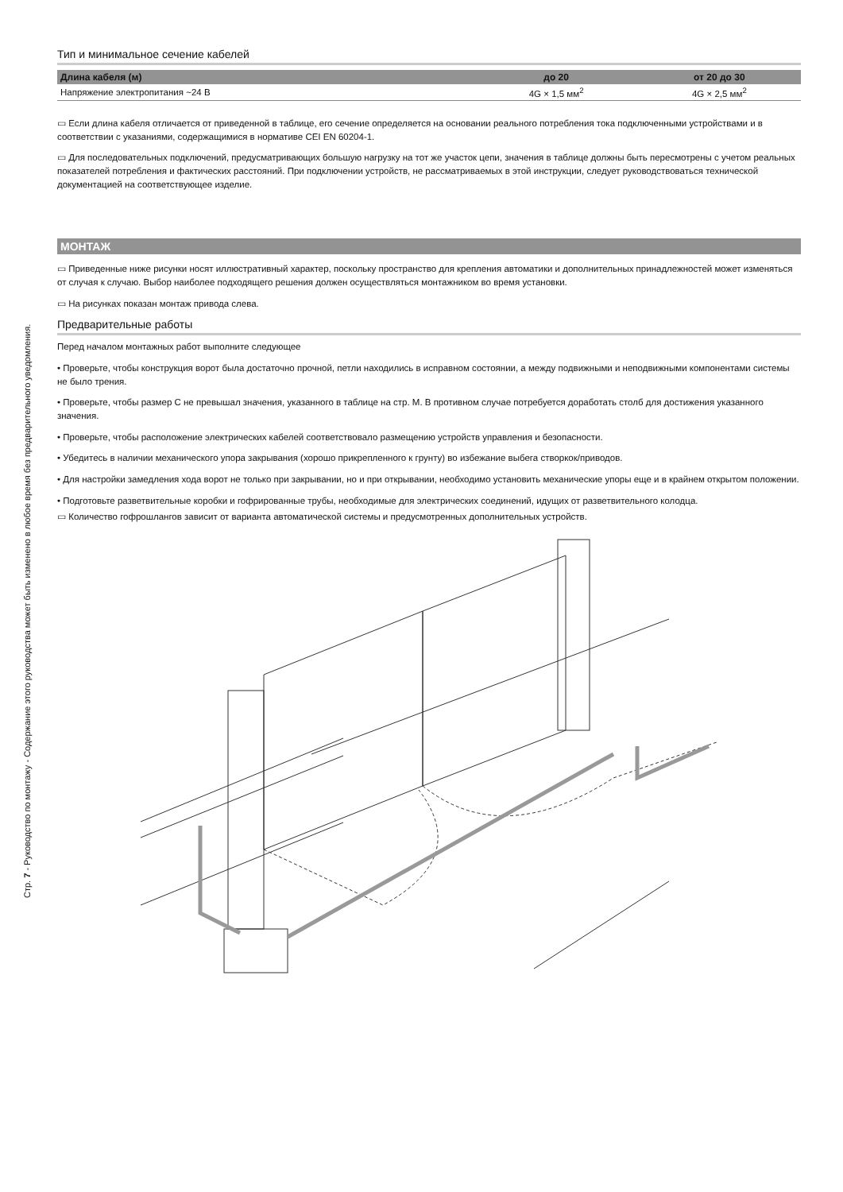Тип и минимальное сечение кабелей
| Длина кабеля (м) | до 20 | от 20 до 30 |
| --- | --- | --- |
| Напряжение электропитания ~24 В | 4G × 1,5 мм<sup>2</sup> | 4G × 2,5 мм<sup>2</sup> |
▭ Если длина кабеля отличается от приведенной в таблице, его сечение определяется на основании реального потребления тока подключенными устройствами и в соответствии с указаниями, содержащимися в нормативе CEI EN 60204-1.
▭ Для последовательных подключений, предусматривающих большую нагрузку на тот же участок цепи, значения в таблице должны быть пересмотрены с учетом реальных показателей потребления и фактических расстояний. При подключении устройств, не рассматриваемых в этой инструкции, следует руководствоваться технической документацией на соответствующее изделие.
МОНТАЖ
▭ Приведенные ниже рисунки носят иллюстративный характер, поскольку пространство для крепления автоматики и дополнительных принадлежностей может изменяться от случая к случаю. Выбор наиболее подходящего решения должен осуществляться монтажником во время установки.
▭ На рисунках показан монтаж привода слева.
Предварительные работы
Перед началом монтажных работ выполните следующее
• Проверьте, чтобы конструкция ворот была достаточно прочной, петли находились в исправном состоянии, а между подвижными и неподвижными компонентами системы не было трения.
• Проверьте, чтобы размер C не превышал значения, указанного в таблице на стр. M. В противном случае потребуется доработать столб для достижения указанного значения.
• Проверьте, чтобы расположение электрических кабелей соответствовало размещению устройств управления и безопасности.
• Убедитесь в наличии механического упора закрывания (хорошо прикрепленного к грунту) во избежание выбега створкок/приводов.
• Для настройки замедления хода ворот не только при закрывании, но и при открывании, необходимо установить механические упоры еще и в крайнем открытом положении.
• Подготовьте разветвительные коробки и гофрированные трубы, необходимые для электрических соединений, идущих от разветвительного колодца.
▭ Количество гофрошлангов зависит от варианта автоматической системы и предусмотренных дополнительных устройств.
Стр. 7 - Руководство по монтажу - Содержание этого руководства может быть изменено в любое время без предварительного уведомления.